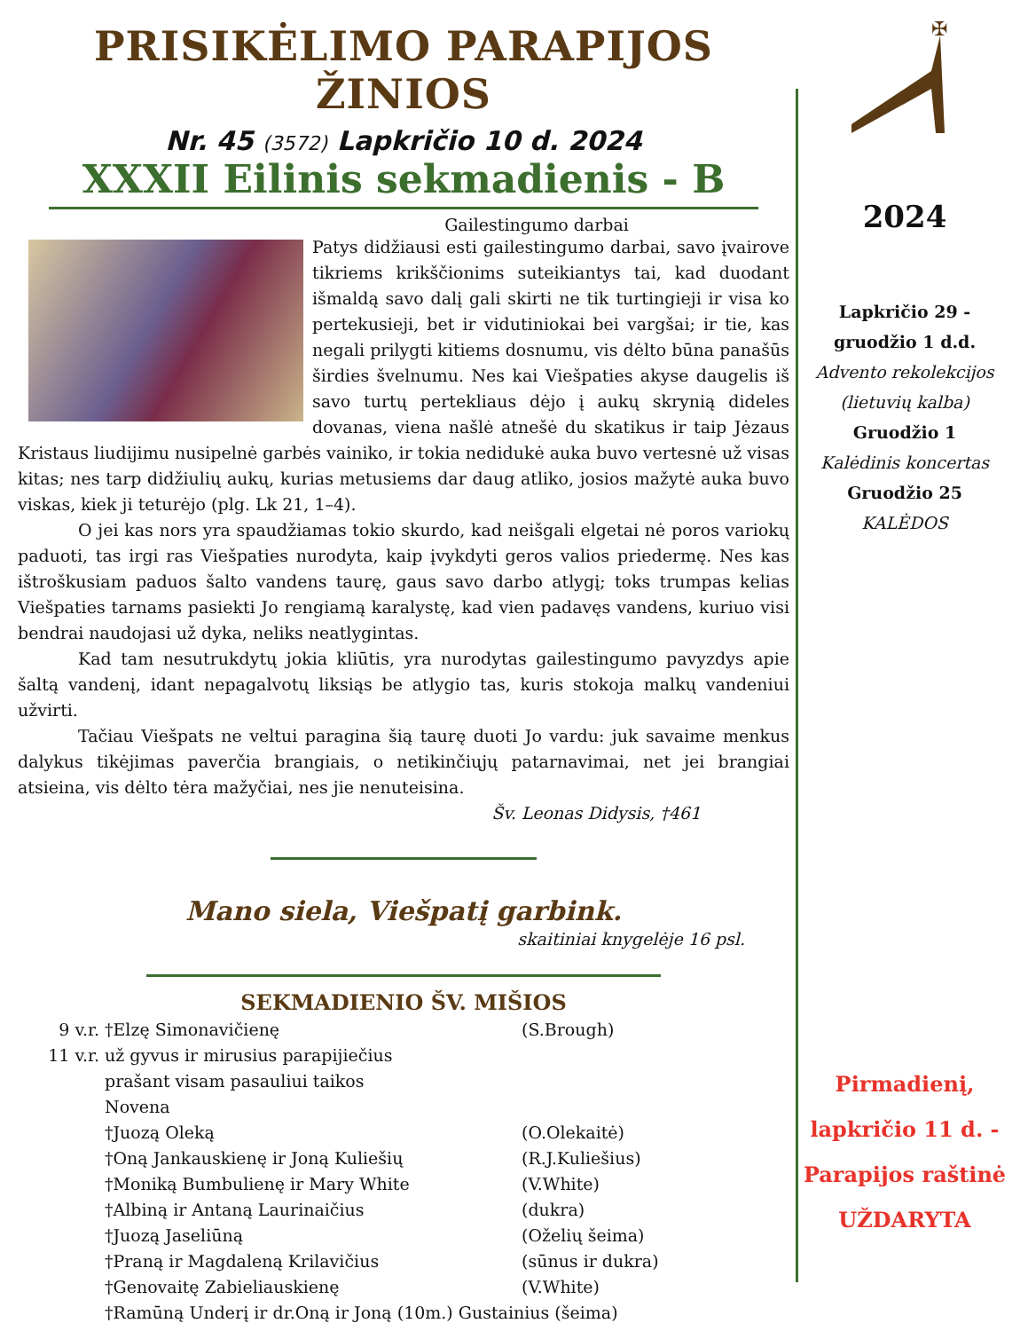PRISIKĖLIMO PARAPIJOS ŽINIOS
Nr. 45 (3572) Lapkričio 10 d. 2024
XXXII Eilinis sekmadienis - B
Gailestingumo darbai
Patys didžiausi esti gailestingumo darbai, savo įvairove tikriems krikščionims suteikiantys tai, kad duodant išmaldą savo dalį gali skirti ne tik turtingieji ir visa ko pertekusieji, bet ir vidutiniokai bei vargšai; ir tie, kas negali prilygti kitiems dosnumu, vis dėlto būna panašūs širdies švelnumu. Nes kai Viešpaties akyse daugelis iš savo turtų pertekliaus dėjo į aukų skrynią dideles dovanas, viena našlė atnešė du skatikus ir taip Jėzaus Kristaus liudijimu nusipelnė garbės vainiko, ir tokia nedidukė auka buvo vertesnė už visas kitas; nes tarp didžiulių aukų, kurias metusiems dar daug atliko, josios mažytė auka buvo viskas, kiek ji teturėjo (plg. Lk 21, 1–4).
O jei kas nors yra spaudžiamas tokio skurdo, kad neišgali elgetai nė poros variokų paduoti, tas irgi ras Viešpaties nurodyta, kaip įvykdyti geros valios priedermę. Nes kas ištroškusiam paduos šalto vandens taurę, gaus savo darbo atlygį; toks trumpas kelias Viešpaties tarnams pasiekti Jo rengiamą karalystę, kad vien padavęs vandens, kuriuo visi bendrai naudojasi už dyka, neliks neatlygintas.
Kad tam nesutrukdytų jokia kliūtis, yra nurodytas gailestingumo pavyzdys apie šaltą vandenį, idant nepagalvotų liksiąs be atlygio tas, kuris stokoja malkų vandeniui užvirti.
Tačiau Viešpats ne veltui paragina šią taurę duoti Jo vardu: juk savaime menkus dalykus tikėjimas paverčia brangiais, o netikinčiųjų patarnavimai, net jei brangiai atsieina, vis dėlto tėra mažyčiai, nes jie nenuteisina.
Šv. Leonas Didysis, †461
Mano siela, Viešpatį garbink.
skaitiniai knygelėje 16 psl.
SEKMADIENIO ŠV. MIŠIOS
9 v.r. †Elzę Simonavičienę (S.Brough)
11 v.r. už gyvus ir mirusius parapijiečius
prašant visam pasauliui taikos
Novena
†Juozą Oleką (O.Olekaitė)
†Oną Jankauskienę ir Joną Kuliešių (R.J.Kuliešius)
†Moniką Bumbulienę ir Mary White (V.White)
†Albiną ir Antaną Laurinaičius (dukra)
†Juozą Jaseliūną (Oželių šeima)
†Praną ir Magdaleną Krilavičius (sūnus ir dukra)
†Genovaitę Zabieliauskienę (V.White)
†Ramūną Underį ir dr.Oną ir Joną (10m.) Gustainius (šeima)
✠
2024
Lapkričio 29 -
gruodžio 1 d.d.
Advento rekolekcijos
(lietuvių kalba)
Gruodžio 1
Kalėdinis koncertas
Gruodžio 25
KALĖDOS
Pirmadienį,
lapkričio 11 d. -
Parapijos raštinė
UŽDARYTA